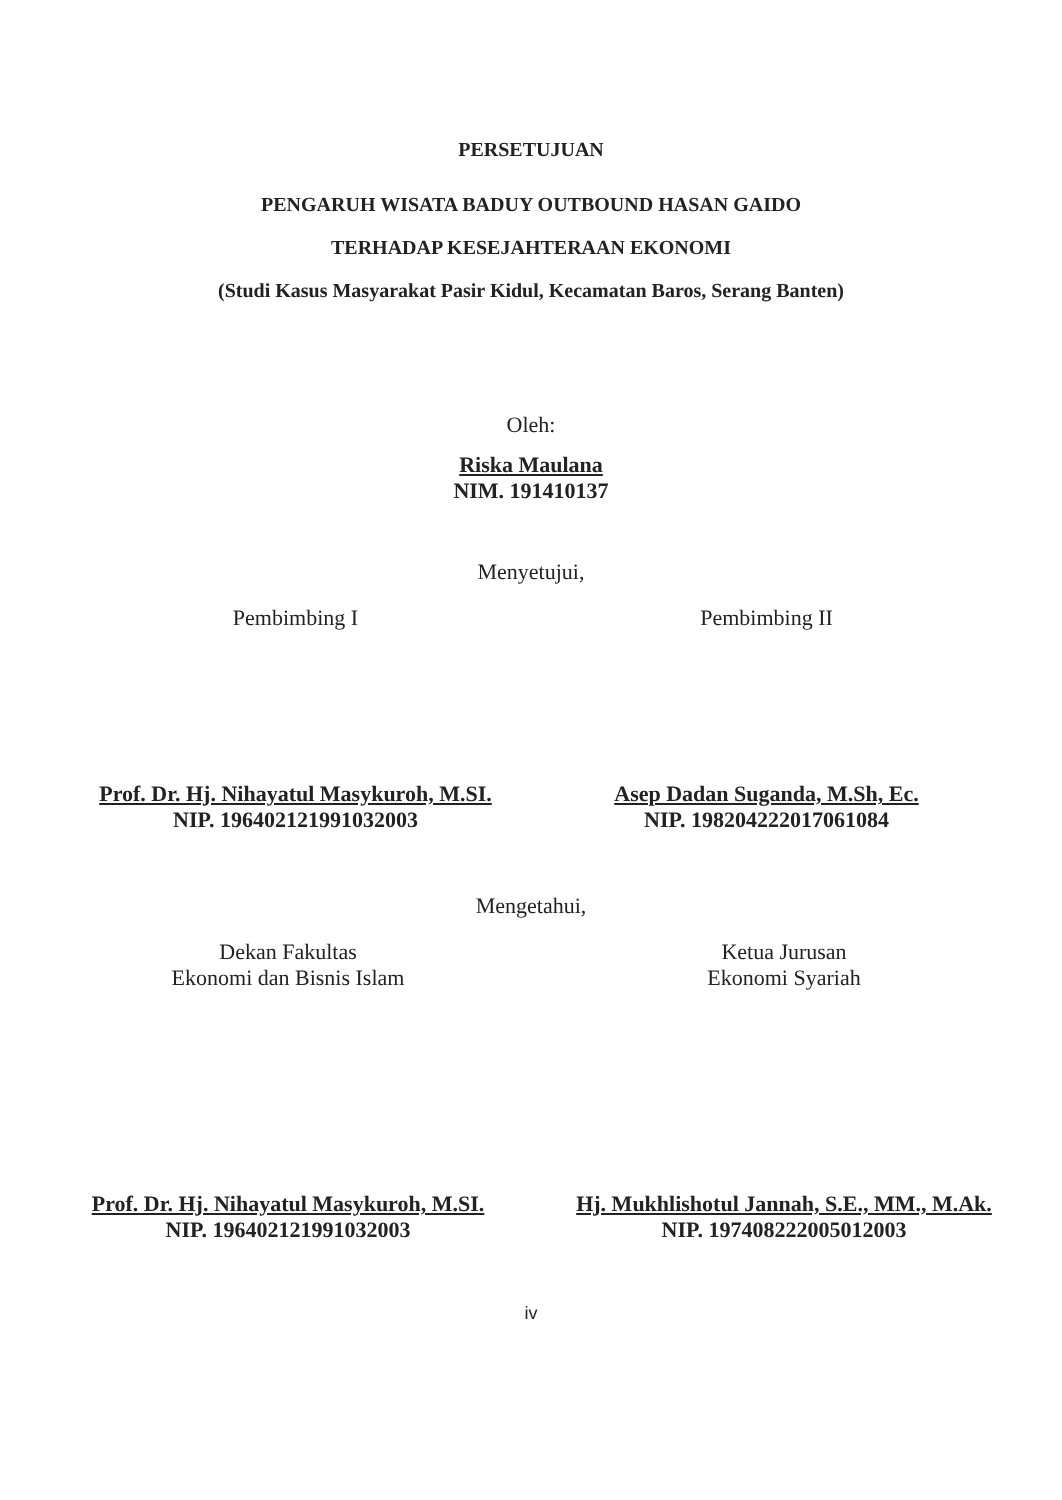PERSETUJUAN
PENGARUH WISATA BADUY OUTBOUND HASAN GAIDO
TERHADAP KESEJAHTERAAN EKONOMI
(Studi Kasus Masyarakat Pasir Kidul, Kecamatan Baros, Serang Banten)
Oleh:
Riska Maulana
NIM. 191410137
Menyetujui,
Pembimbing I
Prof. Dr. Hj. Nihayatul Masykuroh, M.SI.
NIP. 196402121991032003
Pembimbing II
Asep Dadan Suganda, M.Sh, Ec.
NIP. 198204222017061084
Mengetahui,
Dekan Fakultas
Ekonomi dan Bisnis Islam
Prof. Dr. Hj. Nihayatul Masykuroh, M.SI.
NIP. 196402121991032003
Ketua Jurusan
Ekonomi Syariah
Hj. Mukhlishotul Jannah, S.E., MM., M.Ak.
NIP. 197408222005012003
iv